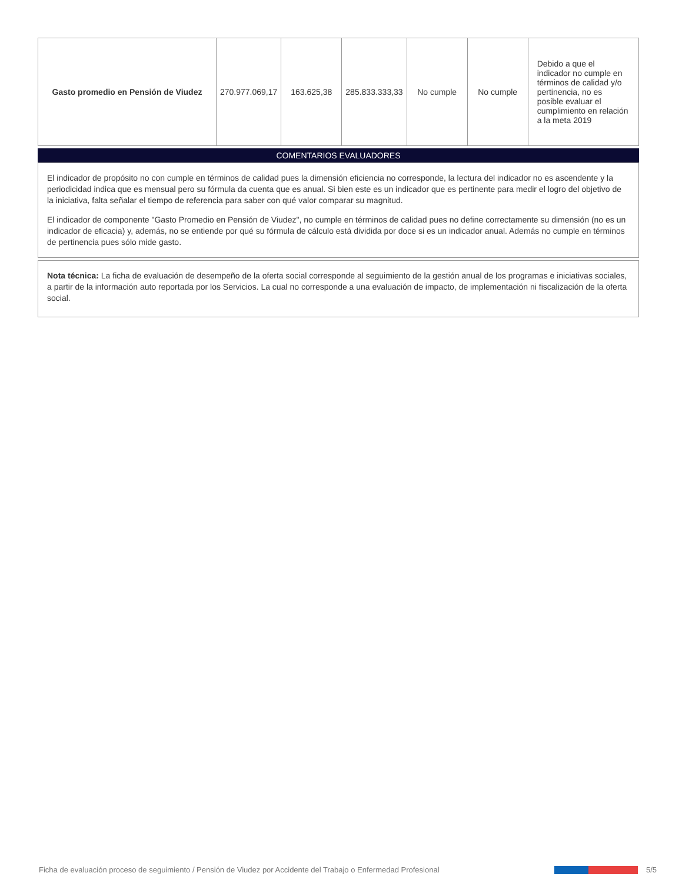| Gasto promedio en Pensión de Viudez | 270.977.069,17 | 163.625,38 | 285.833.333,33 | No cumple | No cumple | Debido a que el indicador no cumple en términos de calidad y/o pertinencia, no es posible evaluar el cumplimiento en relación a la meta 2019 |
COMENTARIOS EVALUADORES
El indicador de propósito no con cumple en términos de calidad pues la dimensión eficiencia no corresponde, la lectura del indicador no es ascendente y la periodicidad indica que es mensual pero su fórmula da cuenta que es anual. Si bien este es un indicador que es pertinente para medir el logro del objetivo de la iniciativa, falta señalar el tiempo de referencia para saber con qué valor comparar su magnitud.
El indicador de componente "Gasto Promedio en Pensión de Viudez", no cumple en términos de calidad pues no define correctamente su dimensión (no es un indicador de eficacia) y, además, no se entiende por qué su fórmula de cálculo está dividida por doce si es un indicador anual. Además no cumple en términos de pertinencia pues sólo mide gasto.
Nota técnica: La ficha de evaluación de desempeño de la oferta social corresponde al seguimiento de la gestión anual de los programas e iniciativas sociales, a partir de la información auto reportada por los Servicios. La cual no corresponde a una evaluación de impacto, de implementación ni fiscalización de la oferta social.
Ficha de evaluación proceso de seguimiento / Pensión de Viudez por Accidente del Trabajo o Enfermedad Profesional 5/5